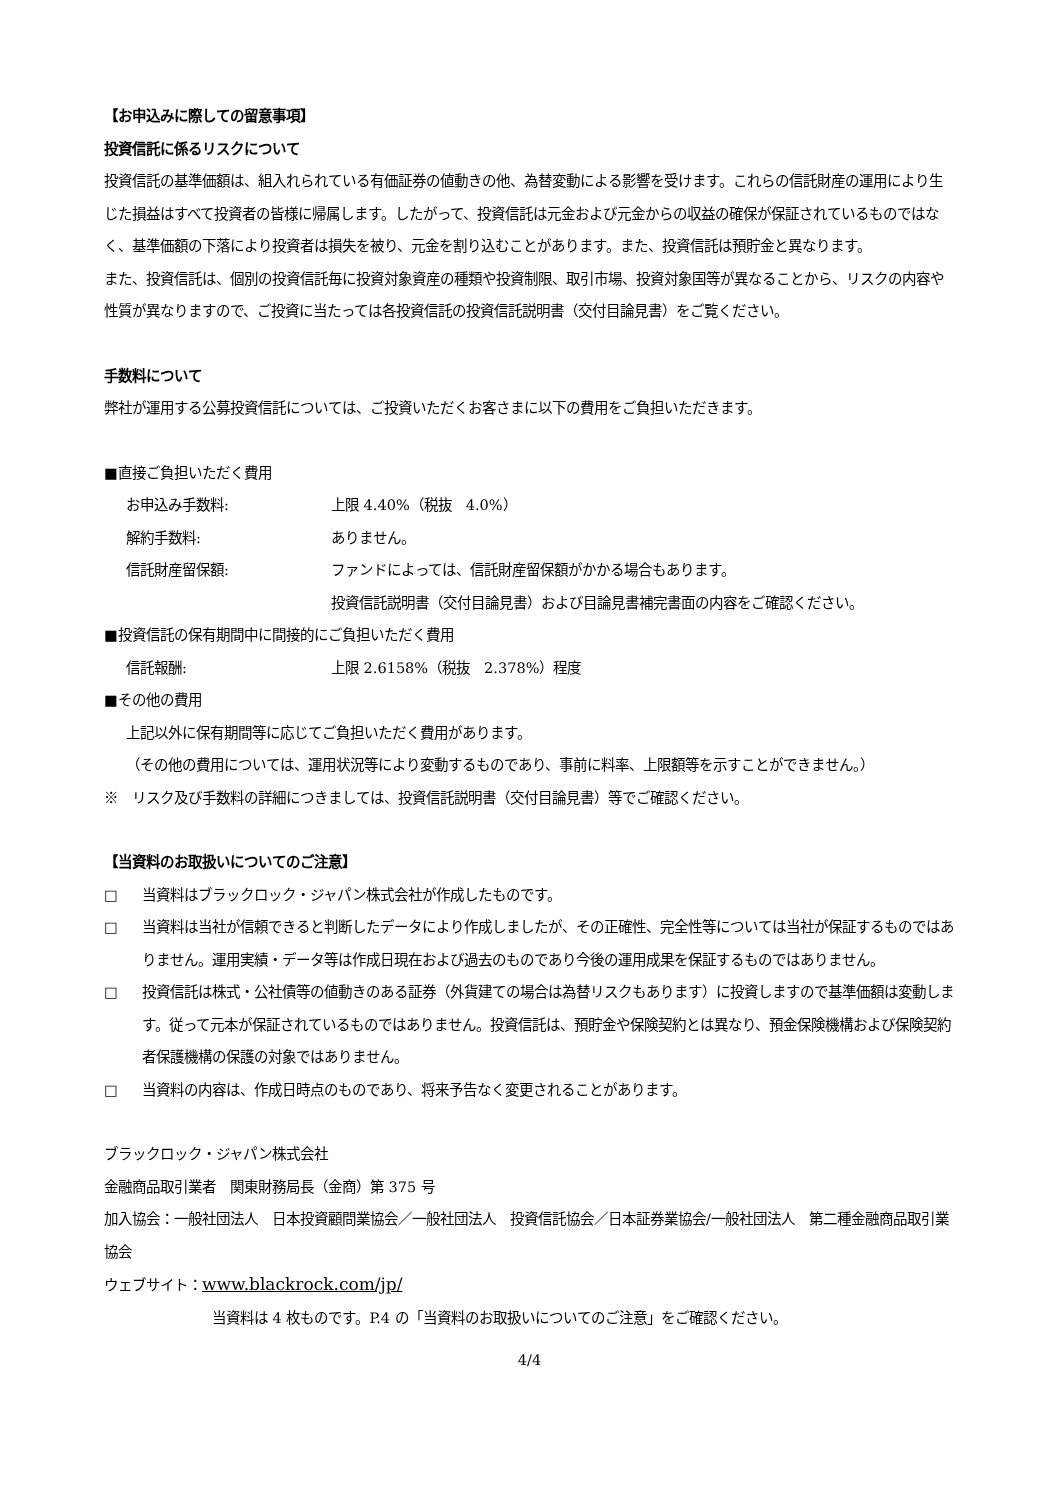【お申込みに際しての留意事項】
投資信託に係るリスクについて
投資信託の基準価額は、組入れられている有価証券の値動きの他、為替変動による影響を受けます。これらの信託財産の運用により生じた損益はすべて投資者の皆様に帰属します。したがって、投資信託は元金および元金からの収益の確保が保証されているものではなく、基準価額の下落により投資者は損失を被り、元金を割り込むことがあります。また、投資信託は預貯金と異なります。
また、投資信託は、個別の投資信託毎に投資対象資産の種類や投資制限、取引市場、投資対象国等が異なることから、リスクの内容や性質が異なりますので、ご投資に当たっては各投資信託の投資信託説明書（交付目論見書）をご覧ください。
手数料について
弊社が運用する公募投資信託については、ご投資いただくお客さまに以下の費用をご負担いただきます。
■直接ご負担いただく費用
お申込み手数料: 上限 4.40%（税抜　4.0%）
解約手数料: ありません。
信託財産留保額: ファンドによっては、信託財産留保額がかかる場合もあります。
投資信託説明書（交付目論見書）および目論見書補完書面の内容をご確認ください。
■投資信託の保有期間中に間接的にご負担いただく費用
信託報酬: 上限 2.6158%（税抜　2.378%）程度
■その他の費用
上記以外に保有期間等に応じてご負担いただく費用があります。
（その他の費用については、運用状況等により変動するものであり、事前に料率、上限額等を示すことができません。）
※　リスク及び手数料の詳細につきましては、投資信託説明書（交付目論見書）等でご確認ください。
【当資料のお取扱いについてのご注意】
□ 当資料はブラックロック・ジャパン株式会社が作成したものです。
□ 当資料は当社が信頼できると判断したデータにより作成しましたが、その正確性、完全性等については当社が保証するものではありません。運用実績・データ等は作成日現在および過去のものであり今後の運用成果を保証するものではありません。
□ 投資信託は株式・公社債等の値動きのある証券（外貨建ての場合は為替リスクもあります）に投資しますので基準価額は変動します。従って元本が保証されているものではありません。投資信託は、預貯金や保険契約とは異なり、預金保険機構および保険契約者保護機構の保護の対象ではありません。
□ 当資料の内容は、作成日時点のものであり、将来予告なく変更されることがあります。
ブラックロック・ジャパン株式会社
金融商品取引業者　関東財務局長（金商）第 375 号
加入協会：一般社団法人　日本投資顧問業協会／一般社団法人　投資信託協会／日本証券業協会/一般社団法人　第二種金融商品取引業協会
ウェブサイト：www.blackrock.com/jp/
当資料は 4 枚ものです。P.4 の「当資料のお取扱いについてのご注意」をご確認ください。
4/4